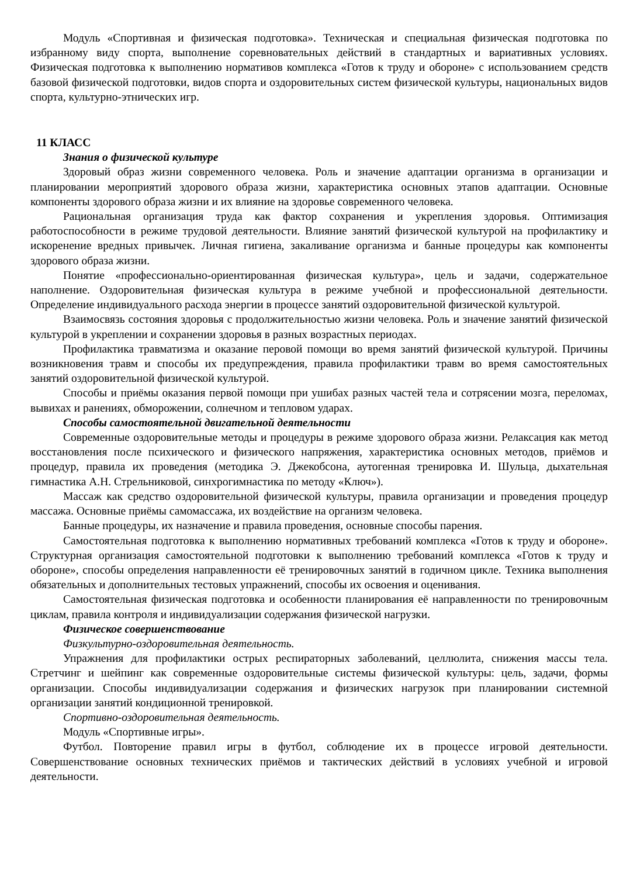Модуль «Спортивная и физическая подготовка». Техническая и специальная физическая подготовка по избранному виду спорта, выполнение соревновательных действий в стандартных и вариативных условиях. Физическая подготовка к выполнению нормативов комплекса «Готов к труду и обороне» с использованием средств базовой физической подготовки, видов спорта и оздоровительных систем физической культуры, национальных видов спорта, культурно-этнических игр.
11 КЛАСС
Знания о физической культуре
Здоровый образ жизни современного человека. Роль и значение адаптации организма в организации и планировании мероприятий здорового образа жизни, характеристика основных этапов адаптации. Основные компоненты здорового образа жизни и их влияние на здоровье современного человека.
Рациональная организация труда как фактор сохранения и укрепления здоровья. Оптимизация работоспособности в режиме трудовой деятельности. Влияние занятий физической культурой на профилактику и искоренение вредных привычек. Личная гигиена, закаливание организма и банные процедуры как компоненты здорового образа жизни.
Понятие «профессионально-ориентированная физическая культура», цель и задачи, содержательное наполнение. Оздоровительная физическая культура в режиме учебной и профессиональной деятельности. Определение индивидуального расхода энергии в процессе занятий оздоровительной физической культурой.
Взаимосвязь состояния здоровья с продолжительностью жизни человека. Роль и значение занятий физической культурой в укреплении и сохранении здоровья в разных возрастных периодах.
Профилактика травматизма и оказание перовой помощи во время занятий физической культурой. Причины возникновения травм и способы их предупреждения, правила профилактики травм во время самостоятельных занятий оздоровительной физической культурой.
Способы и приёмы оказания первой помощи при ушибах разных частей тела и сотрясении мозга, переломах, вывихах и ранениях, обморожении, солнечном и тепловом ударах.
Способы самостоятельной двигательной деятельности
Современные оздоровительные методы и процедуры в режиме здорового образа жизни. Релаксация как метод восстановления после психического и физического напряжения, характеристика основных методов, приёмов и процедур, правила их проведения (методика Э. Джекобсона, аутогенная тренировка И. Шульца, дыхательная гимнастика А.Н. Стрельниковой, синхрогимнастика по методу «Ключ»).
Массаж как средство оздоровительной физической культуры, правила организации и проведения процедур массажа. Основные приёмы самомассажа, их воздействие на организм человека.
Банные процедуры, их назначение и правила проведения, основные способы парения.
Самостоятельная подготовка к выполнению нормативных требований комплекса «Готов к труду и обороне». Структурная организация самостоятельной подготовки к выполнению требований комплекса «Готов к труду и обороне», способы определения направленности её тренировочных занятий в годичном цикле. Техника выполнения обязательных и дополнительных тестовых упражнений, способы их освоения и оценивания.
Самостоятельная физическая подготовка и особенности планирования её направленности по тренировочным циклам, правила контроля и индивидуализации содержания физической нагрузки.
Физическое совершенствование
Физкультурно-оздоровительная деятельность.
Упражнения для профилактики острых респираторных заболеваний, целлюлита, снижения массы тела. Стретчинг и шейпинг как современные оздоровительные системы физической культуры: цель, задачи, формы организации. Способы индивидуализации содержания и физических нагрузок при планировании системной организации занятий кондиционной тренировкой.
Спортивно-оздоровительная деятельность.
Модуль «Спортивные игры».
Футбол. Повторение правил игры в футбол, соблюдение их в процессе игровой деятельности. Совершенствование основных технических приёмов и тактических действий в условиях учебной и игровой деятельности.